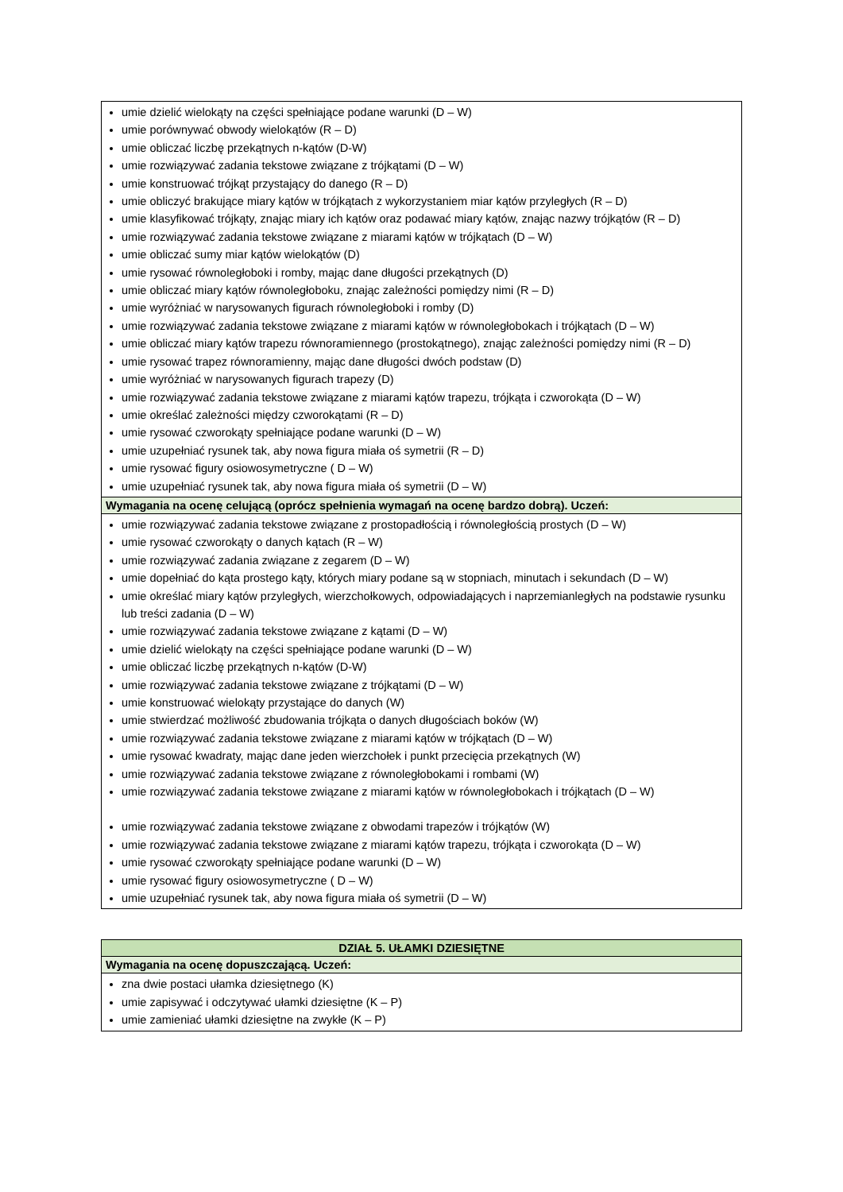| umie dzielić wielokąty na części spełniające podane warunki (D – W) umie porównywać obwody wielokątów (R – D) umie obliczać liczbę przekątnych n-kątów (D-W) umie rozwiązywać zadania tekstowe związane z trójkątami (D – W) umie konstruować trójkąt przystający do danego (R – D) umie obliczyć brakujące miary kątów w trójkątach z wykorzystaniem miar kątów przyległych (R – D) umie klasyfikować trójkąty, znając miary ich kątów oraz podawać miary kątów, znając nazwy trójkątów (R – D) umie rozwiązywać zadania tekstowe związane z miarami kątów w trójkątach (D – W) umie obliczać sumy miar kątów wielokątów (D) umie rysować równoległoboki i romby, mając dane długości przekątnych (D) umie obliczać miary kątów równoległoboku, znając zależności pomiędzy nimi (R – D) umie wyróżniać w narysowanych figurach równoległoboki i romby (D) umie rozwiązywać zadania tekstowe związane z miarami kątów w równoległobokach i trójkątach (D – W) umie obliczać miary kątów trapezu równoramiennego (prostokątnego), znając zależności pomiędzy nimi (R – D) umie rysować trapez równoramienny, mając dane długości dwóch podstaw (D) umie wyróżniać w narysowanych figurach trapezy (D) umie rozwiązywać zadania tekstowe związane z miarami kątów trapezu, trójkąta i czworokąta (D – W) umie określać zależności między czworokątami (R – D) umie rysować czworokąty spełniające podane warunki (D – W) umie uzupełniać rysunek tak, aby nowa figura miała oś symetrii (R – D) umie rysować figury osiowosymetryczne ( D – W) umie uzupełniać rysunek tak, aby nowa figura miała oś symetrii (D – W) |
| Wymagania na ocenę celującą (oprócz spełnienia wymagań na ocenę bardzo dobrą). Uczeń: |
| umie rozwiązywać zadania tekstowe związane z prostopadłością i równoległością prostych (D – W) umie rysować czworokąty o danych kątach (R – W) umie rozwiązywać zadania związane z zegarem (D – W) umie dopełniać do kąta prostego kąty, których miary podane są w stopniach, minutach i sekundach (D – W) umie określać miary kątów przyległych, wierzchołkowych, odpowiadających i naprzemianległych na podstawie rysunku lub treści zadania (D – W) umie rozwiązywać zadania tekstowe związane z kątami (D – W) umie dzielić wielokąty na części spełniające podane warunki (D – W) umie obliczać liczbę przekątnych n-kątów (D-W) umie rozwiązywać zadania tekstowe związane z trójkątami (D – W) umie konstruować wielokąty przystające do danych (W) umie stwierdzać możliwość zbudowania trójkąta o danych długościach boków (W) umie rozwiązywać zadania tekstowe związane z miarami kątów w trójkątach (D – W) umie rysować kwadraty, mając dane jeden wierzchołek i punkt przecięcia przekątnych (W) umie rozwiązywać zadania tekstowe związane z równoległobokami i rombami (W) umie rozwiązywać zadania tekstowe związane z miarami kątów w równoległobokach i trójkątach (D – W) umie rozwiązywać zadania tekstowe związane z obwodami trapezów i trójkątów (W) umie rozwiązywać zadania tekstowe związane z miarami kątów trapezu, trójkąta i czworokąta (D – W) umie rysować czworokąty spełniające podane warunki (D – W) umie rysować figury osiowosymetryczne ( D – W) umie uzupełniać rysunek tak, aby nowa figura miała oś symetrii (D – W) |
| DZIAŁ 5. UŁAMKI DZIESIĘTNE |
| Wymagania na ocenę dopuszczającą. Uczeń: |
| zna dwie postaci ułamka dziesiętnego (K) umie zapisywać i odczytywać ułamki dziesiętne (K – P) umie zamieniać ułamki dziesiętne na zwykłe (K – P) |